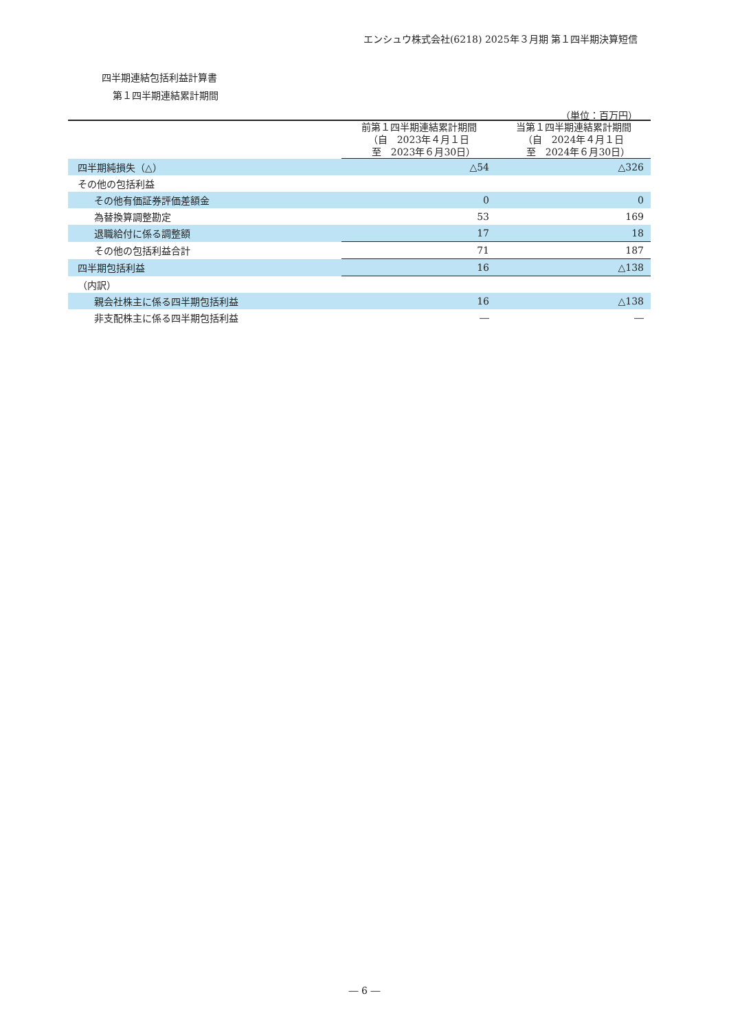エンシュウ株式会社(6218) 2025年３月期 第１四半期決算短信
四半期連結包括利益計算書
第１四半期連結累計期間
（単位：百万円）
| | 前第１四半期連結累計期間 （自 2023年４月１日 至 2023年６月30日） | 当第１四半期連結累計期間 （自 2024年４月１日 至 2024年６月30日） |
| --- | --- | --- |
| 四半期純損失（△） | △54 | △326 |
| その他の包括利益 | | |
| その他有価証券評価差額金 | 0 | 0 |
| 為替換算調整勘定 | 53 | 169 |
| 退職給付に係る調整額 | 17 | 18 |
| その他の包括利益合計 | 71 | 187 |
| 四半期包括利益 | 16 | △138 |
| （内訳） | | |
| 親会社株主に係る四半期包括利益 | 16 | △138 |
| 非支配株主に係る四半期包括利益 | ― | ― |
― 6 ―